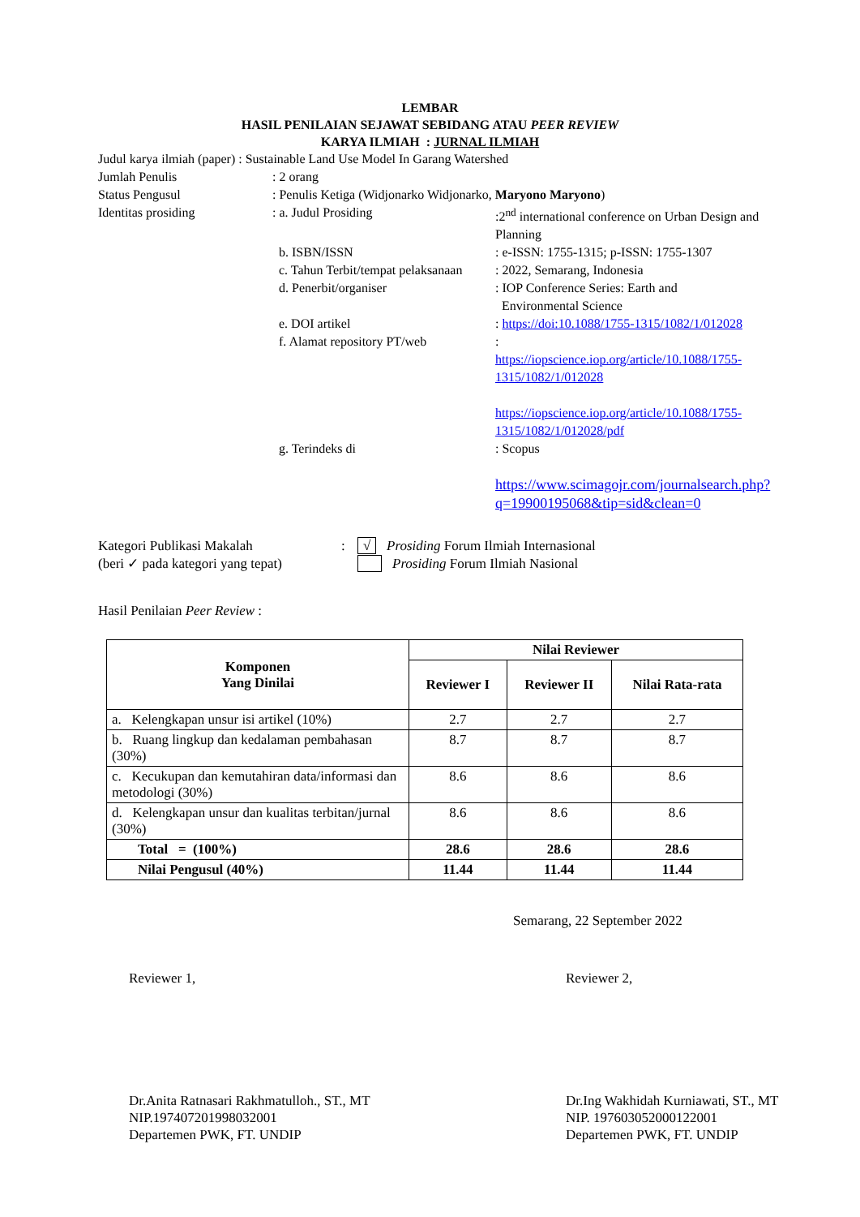LEMBAR
HASIL PENILAIAN SEJAWAT SEBIDANG ATAU PEER REVIEW
KARYA ILMIAH : JURNAL ILMIAH
Judul karya ilmiah (paper) : Sustainable Land Use Model In Garang Watershed
Jumlah Penulis : 2 orang
Status Pengusul : Penulis Ketiga (Widjonarko Widjonarko, Maryono Maryono)
Identitas prosiding : a. Judul Prosiding :2<sup>nd</sup> international conference on Urban Design and Planning
b. ISBN/ISSN : e-ISSN: 1755-1315; p-ISSN: 1755-1307
c. Tahun Terbit/tempat pelaksanaan
: 2022, Semarang, Indonesia
d. Penerbit/organiser : IOP Conference Series: Earth and
Environmental Science
e. DOI artikel : https://doi:10.1088/1755-1315/1082/1/012028
f. Alamat repository PT/web :
https://iopscience.iop.org/article/10.1088/1755-1315/1082/1/012028
https://iopscience.iop.org/article/10.1088/1755-1315/1082/1/012028/pdf
g. Terindeks di : Scopus
https://www.scimagojr.com/journalsearch.php?q=19900195068&tip=sid&clean=0
Kategori Publikasi Makalah
(beri ✓ pada kategori yang tepat)
: √ Prosiding Forum Ilmiah Internasional
Prosiding Forum Ilmiah Nasional
Hasil Penilaian Peer Review :
| Komponen Yang Dinilai | Nilai Reviewer | | |
| --- | --- | --- | --- |
| | Reviewer I | Reviewer II | Nilai Rata-rata |
| a. Kelengkapan unsur isi artikel (10%) | 2.7 | 2.7 | 2.7 |
| b. Ruang lingkup dan kedalaman pembahasan (30%) | 8.7 | 8.7 | 8.7 |
| c. Kecukupan dan kemutahiran data/informasi dan metodologi (30%) | 8.6 | 8.6 | 8.6 |
| d. Kelengkapan unsur dan kualitas terbitan/jurnal (30%) | 8.6 | 8.6 | 8.6 |
| Total = (100%) | 28.6 | 28.6 | 28.6 |
| Nilai Pengusul (40%) | 11.44 | 11.44 | 11.44 |
Semarang, 22 September 2022
Reviewer 1,
Dr.Anita Ratnasari Rakhmatulloh., ST., MT
NIP.197407201998032001
Departemen PWK, FT. UNDIP
Reviewer 2,
Dr.Ing Wakhidah Kurniawati, ST., MT
NIP. 197603052000122001
Departemen PWK, FT. UNDIP